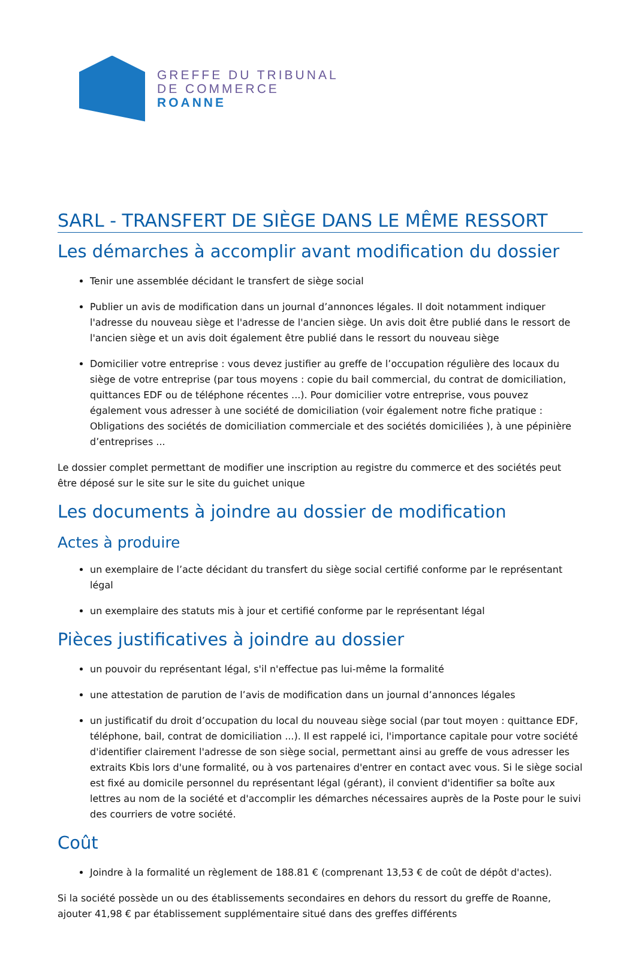GREFFE DU TRIBUNAL
DE COMMERCE
ROANNE
SARL - TRANSFERT DE SIÈGE DANS LE MÊME RESSORT
Les démarches à accomplir avant modification du dossier
Tenir une assemblée décidant le transfert de siège social
Publier un avis de modification dans un journal d’annonces légales. Il doit notamment indiquer l'adresse du nouveau siège et l'adresse de l'ancien siège. Un avis doit être publié dans le ressort de l'ancien siège et un avis doit également être publié dans le ressort du nouveau siège
Domicilier votre entreprise : vous devez justifier au greffe de l’occupation régulière des locaux du siège de votre entreprise (par tous moyens : copie du bail commercial, du contrat de domiciliation, quittances EDF ou de téléphone récentes ...). Pour domicilier votre entreprise, vous pouvez également vous adresser à une société de domiciliation (voir également notre fiche pratique : Obligations des sociétés de domiciliation commerciale et des sociétés domiciliées ), à une pépinière d’entreprises ...
Le dossier complet permettant de modifier une inscription au registre du commerce et des sociétés peut être déposé sur le site sur le site du guichet unique
Les documents à joindre au dossier de modification
Actes à produire
un exemplaire de l’acte décidant du transfert du siège social certifié conforme par le représentant légal
un exemplaire des statuts mis à jour et certifié conforme par le représentant légal
Pièces justificatives à joindre au dossier
un pouvoir du représentant légal, s'il n'effectue pas lui-même la formalité
une attestation de parution de l’avis de modification dans un journal d’annonces légales
un justificatif du droit d’occupation du local du nouveau siège social (par tout moyen : quittance EDF, téléphone, bail, contrat de domiciliation ...). Il est rappelé ici, l'importance capitale pour votre société d'identifier clairement l'adresse de son siège social, permettant ainsi au greffe de vous adresser les extraits Kbis lors d'une formalité, ou à vos partenaires d'entrer en contact avec vous. Si le siège social est fixé au domicile personnel du représentant légal (gérant), il convient d'identifier sa boîte aux lettres au nom de la société et d'accomplir les démarches nécessaires auprès de la Poste pour le suivi des courriers de votre société.
Coût
Joindre à la formalité un règlement de 188.81 € (comprenant 13,53 € de coût de dépôt d'actes).
Si la société possède un ou des établissements secondaires en dehors du ressort du greffe de Roanne, ajouter 41,98 € par établissement supplémentaire situé dans des greffes différents